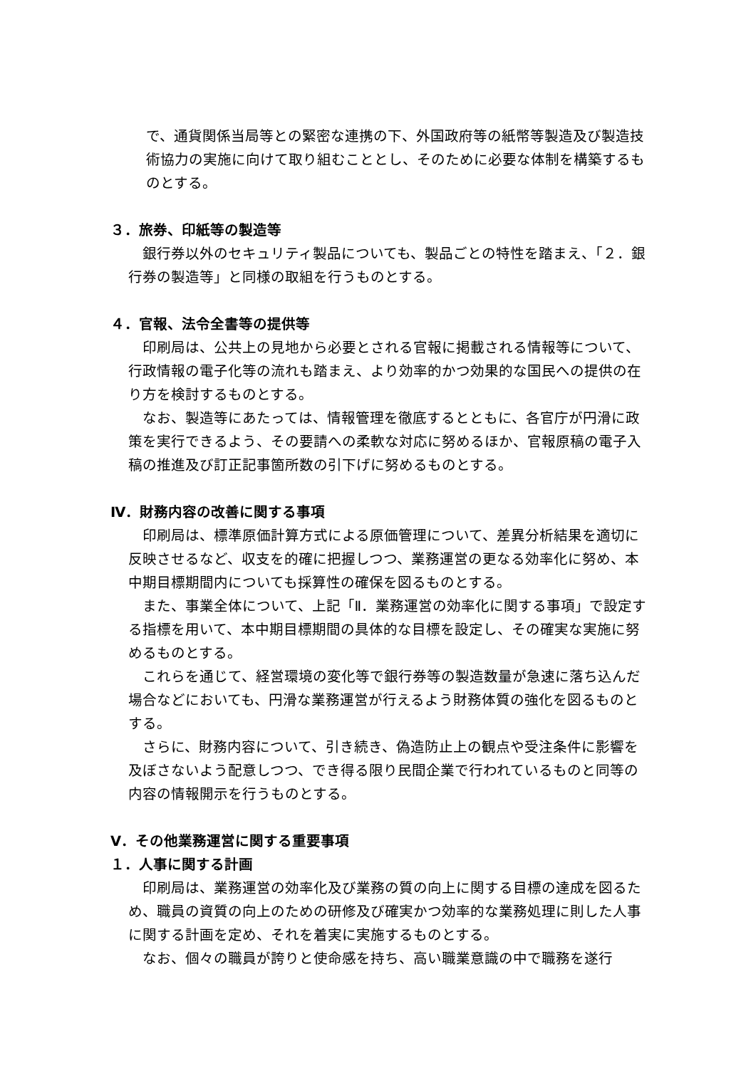で、通貨関係当局等との緊密な連携の下、外国政府等の紙幣等製造及び製造技術協力の実施に向けて取り組むこととし、そのために必要な体制を構築するものとする。
３．旅券、印紙等の製造等
銀行券以外のセキュリティ製品についても、製品ごとの特性を踏まえ、「２．銀行券の製造等」と同様の取組を行うものとする。
４．官報、法令全書等の提供等
印刷局は、公共上の見地から必要とされる官報に掲載される情報等について、行政情報の電子化等の流れも踏まえ、より効率的かつ効果的な国民への提供の在り方を検討するものとする。
なお、製造等にあたっては、情報管理を徹底するとともに、各官庁が円滑に政策を実行できるよう、その要請への柔軟な対応に努めるほか、官報原稿の電子入稿の推進及び訂正記事箇所数の引下げに努めるものとする。
Ⅳ．財務内容の改善に関する事項
印刷局は、標準原価計算方式による原価管理について、差異分析結果を適切に反映させるなど、収支を的確に把握しつつ、業務運営の更なる効率化に努め、本中期目標期間内についても採算性の確保を図るものとする。
また、事業全体について、上記「Ⅱ．業務運営の効率化に関する事項」で設定する指標を用いて、本中期目標期間の具体的な目標を設定し、その確実な実施に努めるものとする。
これらを通じて、経営環境の変化等で銀行券等の製造数量が急速に落ち込んだ場合などにおいても、円滑な業務運営が行えるよう財務体質の強化を図るものとする。
さらに、財務内容について、引き続き、偽造防止上の観点や受注条件に影響を及ぼさないよう配意しつつ、でき得る限り民間企業で行われているものと同等の内容の情報開示を行うものとする。
Ⅴ．その他業務運営に関する重要事項
１．人事に関する計画
印刷局は、業務運営の効率化及び業務の質の向上に関する目標の達成を図るため、職員の資質の向上のための研修及び確実かつ効率的な業務処理に則した人事に関する計画を定め、それを着実に実施するものとする。
なお、個々の職員が誇りと使命感を持ち、高い職業意識の中で職務を遂行